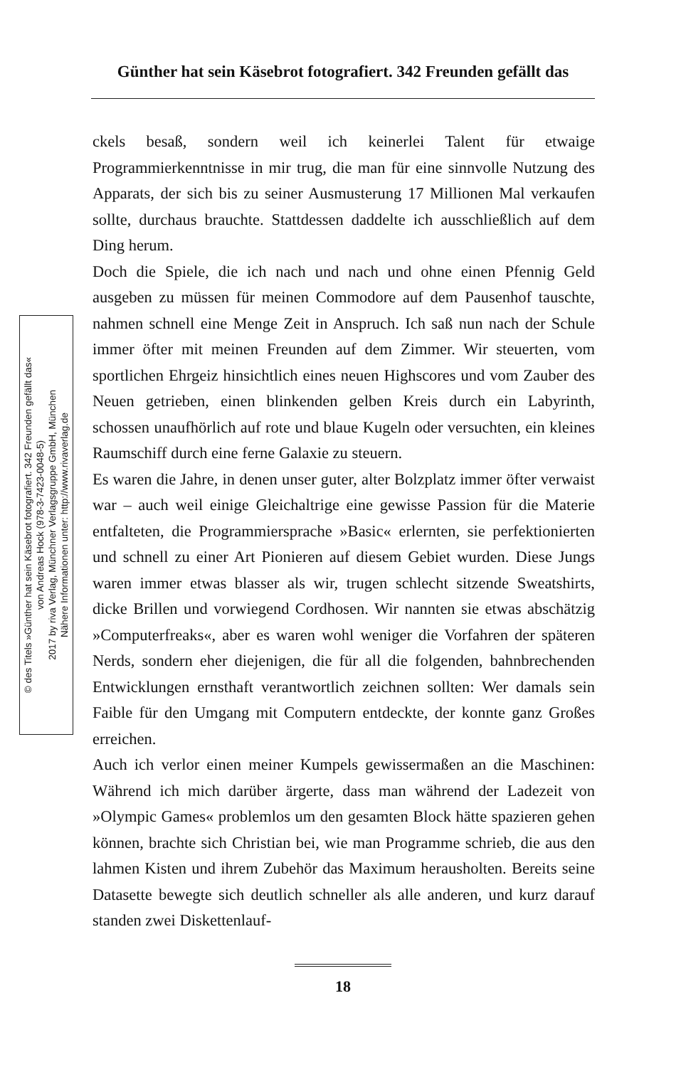Günther hat sein Käsebrot fotografiert. 342 Freunden gefällt das
© des Titels »Günther hat sein Käsebrot fotografiert. 342 Freunden gefällt das«
von Andreas Hock (978-3-7423-0048-5)
2017 by riva Verlag, Münchner Verlagsgruppe GmbH, München
Nähere Informationen unter: http://www.rivaverlag.de
ckels besaß, sondern weil ich keinerlei Talent für etwaige Programmierkenntnisse in mir trug, die man für eine sinnvolle Nutzung des Apparats, der sich bis zu seiner Ausmusterung 17 Millionen Mal verkaufen sollte, durchaus brauchte. Stattdessen daddelte ich ausschließlich auf dem Ding herum.
Doch die Spiele, die ich nach und nach und ohne einen Pfennig Geld ausgeben zu müssen für meinen Commodore auf dem Pausenhof tauschte, nahmen schnell eine Menge Zeit in Anspruch. Ich saß nun nach der Schule immer öfter mit meinen Freunden auf dem Zimmer. Wir steuerten, vom sportlichen Ehrgeiz hinsichtlich eines neuen Highscores und vom Zauber des Neuen getrieben, einen blinkenden gelben Kreis durch ein Labyrinth, schossen unaufhörlich auf rote und blaue Kugeln oder versuchten, ein kleines Raumschiff durch eine ferne Galaxie zu steuern.
Es waren die Jahre, in denen unser guter, alter Bolzplatz immer öfter verwaist war – auch weil einige Gleichaltrige eine gewisse Passion für die Materie entfalteten, die Programmiersprache »Basic« erlernten, sie perfektionierten und schnell zu einer Art Pionieren auf diesem Gebiet wurden. Diese Jungs waren immer etwas blasser als wir, trugen schlecht sitzende Sweatshirts, dicke Brillen und vorwiegend Cordhosen. Wir nannten sie etwas abschätzig »Computerfreaks«, aber es waren wohl weniger die Vorfahren der späteren Nerds, sondern eher diejenigen, die für all die folgenden, bahnbrechenden Entwicklungen ernsthaft verantwortlich zeichnen sollten: Wer damals sein Faible für den Umgang mit Computern entdeckte, der konnte ganz Großes erreichen.
Auch ich verlor einen meiner Kumpels gewissermaßen an die Maschinen: Während ich mich darüber ärgerte, dass man während der Ladezeit von »Olympic Games« problemlos um den gesamten Block hätte spazieren gehen können, brachte sich Christian bei, wie man Programme schrieb, die aus den lahmen Kisten und ihrem Zubehör das Maximum herausholten. Bereits seine Datasette bewegte sich deutlich schneller als alle anderen, und kurz darauf standen zwei Diskettenlauf-
18